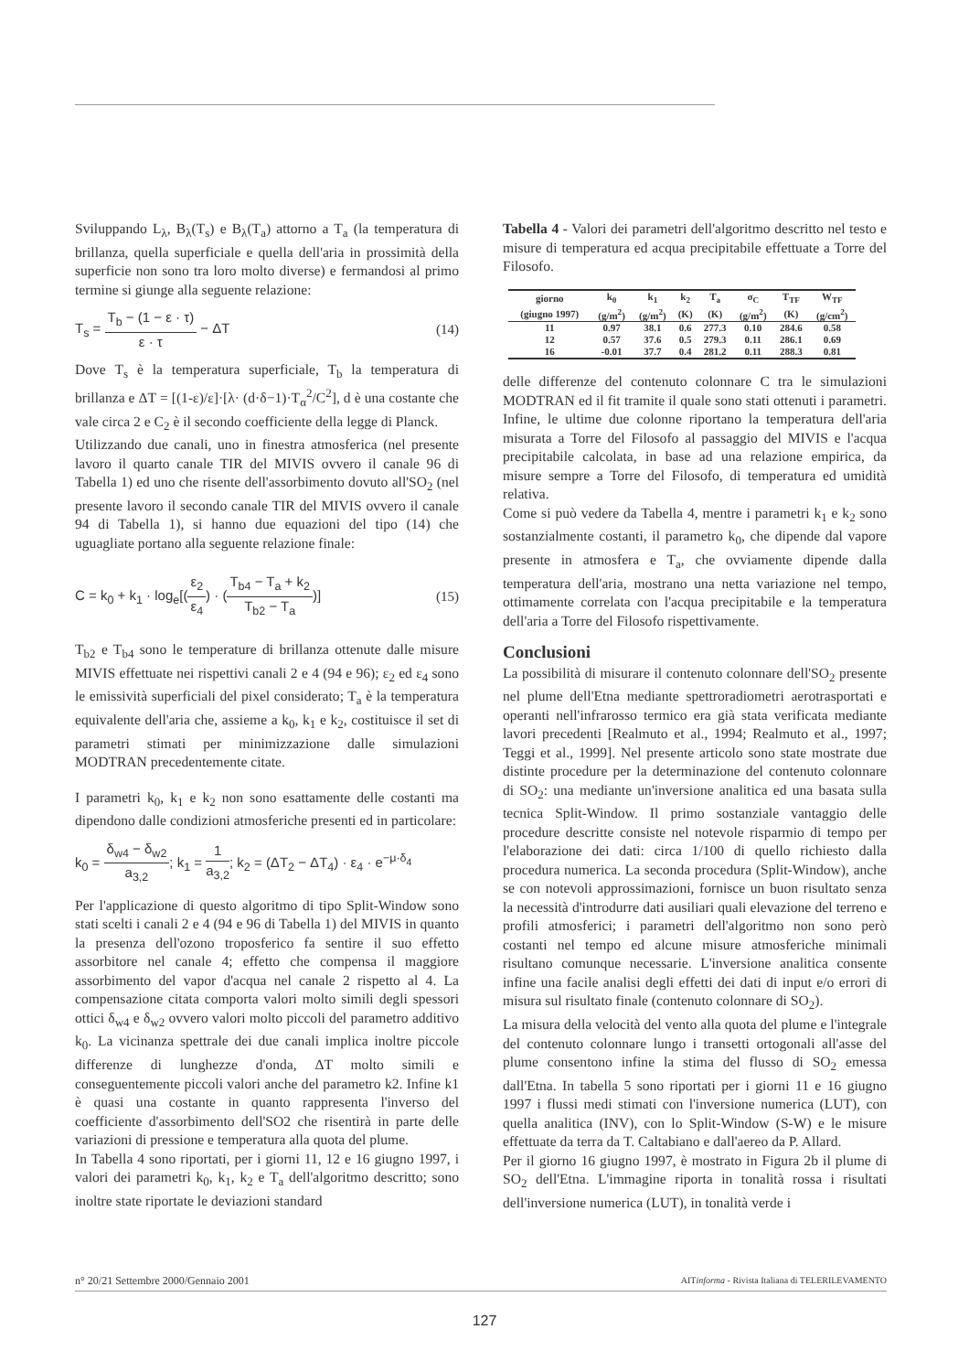Sviluppando L<sub>λ</sub>, B<sub>λ</sub>(T<sub>s</sub>) e B<sub>λ</sub>(T<sub>a</sub>) attorno a T<sub>a</sub> (la temperatura di brillanza, quella superficiale e quella dell'aria in prossimità della superficie non sono tra loro molto diverse) e fermandosi al primo termine si giunge alla seguente relazione:
T<sub>s</sub> = T<sub>b</sub> − (1 − ε · τ) ε · τ − ΔT (14)
Dove T<sub>s</sub> è la temperatura superficiale, T<sub>b</sub> la temperatura di brillanza e ΔT = [(1-ε)/ε]·[λ· (d·δ−1)·T<sub>α</sub><sup>2</sup>/C<sup>2</sup>], d è una costante che vale circa 2 e C<sub>2</sub> è il secondo coefficiente della legge di Planck.
Utilizzando due canali, uno in finestra atmosferica (nel presente lavoro il quarto canale TIR del MIVIS ovvero il canale 96 di Tabella 1) ed uno che risente dell'assorbimento dovuto all'SO<sub>2</sub> (nel presente lavoro il secondo canale TIR del MIVIS ovvero il canale 94 di Tabella 1), si hanno due equazioni del tipo (14) che uguagliate portano alla seguente relazione finale:
C = k<sub>0</sub> + k<sub>1</sub> · log<sub>e</sub>[(ε<sub>2</sub> ε<sub>4</sub>) · (T<sub>b4</sub> − T<sub>a</sub> + k<sub>2</sub> T<sub>b2</sub> − T<sub>a</sub>)] (15)
T<sub>b2</sub> e T<sub>b4</sub> sono le temperature di brillanza ottenute dalle misure MIVIS effettuate nei rispettivi canali 2 e 4 (94 e 96); ε<sub>2</sub> ed ε<sub>4</sub> sono le emissività superficiali del pixel considerato; T<sub>a</sub> è la temperatura equivalente dell'aria che, assieme a k<sub>0</sub>, k<sub>1</sub> e k<sub>2</sub>, costituisce il set di parametri stimati per minimizzazione dalle simulazioni MODTRAN precedentemente citate.
I parametri k<sub>0</sub>, k<sub>1</sub> e k<sub>2</sub> non sono esattamente delle costanti ma dipendono dalle condizioni atmosferiche presenti ed in particolare:
k<sub>0</sub> = δ<sub>w4</sub> − δ<sub>w2</sub> a<sub>3,2</sub>; k<sub>1</sub> = 1 a<sub>3,2</sub>; k<sub>2</sub> = (ΔT<sub>2</sub> − ΔT<sub>4</sub>) · ε<sub>4</sub> · e<sup>−μ·δ<sub>4</sub></sup>
Per l'applicazione di questo algoritmo di tipo Split-Window sono stati scelti i canali 2 e 4 (94 e 96 di Tabella 1) del MIVIS in quanto la presenza dell'ozono troposferico fa sentire il suo effetto assorbitore nel canale 4; effetto che compensa il maggiore assorbimento del vapor d'acqua nel canale 2 rispetto al 4. La compensazione citata comporta valori molto simili degli spessori ottici δ<sub>w4</sub> e δ<sub>w2</sub> ovvero valori molto piccoli del parametro additivo k<sub>0</sub>. La vicinanza spettrale dei due canali implica inoltre piccole differenze di lunghezze d'onda, ΔT molto simili e conseguentemente piccoli valori anche del parametro k2. Infine k1 è quasi una costante in quanto rappresenta l'inverso del coefficiente d'assorbimento dell'SO2 che risentirà in parte delle variazioni di pressione e temperatura alla quota del plume.
In Tabella 4 sono riportati, per i giorni 11, 12 e 16 giugno 1997, i valori dei parametri k<sub>0</sub>, k<sub>1</sub>, k<sub>2</sub> e T<sub>a</sub> dell'algoritmo descritto; sono inoltre state riportate le deviazioni standard
Tabella 4 - Valori dei parametri dell'algoritmo descritto nel testo e misure di temperatura ed acqua precipitabile effettuate a Torre del Filosofo.
| giorno | k<sub>0</sub> | k<sub>1</sub> | k<sub>2</sub> | T<sub>a</sub> | σ<sub>C</sub> | T<sub>TF</sub> | W<sub>TF</sub> |
| --- | --- | --- | --- | --- | --- | --- | --- |
| (giugno 1997) | (g/m<sup>2</sup>) | (g/m<sup>2</sup>) | (K) | (K) | (g/m<sup>2</sup>) | (K) | (g/cm<sup>2</sup>) |
| 11 | 0.97 | 38.1 | 0.6 | 277.3 | 0.10 | 284.6 | 0.58 |
| 12 | 0.57 | 37.6 | 0.5 | 279.3 | 0.11 | 286.1 | 0.69 |
| 16 | -0.01 | 37.7 | 0.4 | 281.2 | 0.11 | 288.3 | 0.81 |
delle differenze del contenuto colonnare C tra le simulazioni MODTRAN ed il fit tramite il quale sono stati ottenuti i parametri. Infine, le ultime due colonne riportano la temperatura dell'aria misurata a Torre del Filosofo al passaggio del MIVIS e l'acqua precipitabile calcolata, in base ad una relazione empirica, da misure sempre a Torre del Filosofo, di temperatura ed umidità relativa.
Come si può vedere da Tabella 4, mentre i parametri k<sub>1</sub> e k<sub>2</sub> sono sostanzialmente costanti, il parametro k<sub>0</sub>, che dipende dal vapore presente in atmosfera e T<sub>a</sub>, che ovviamente dipende dalla temperatura dell'aria, mostrano una netta variazione nel tempo, ottimamente correlata con l'acqua precipitabile e la temperatura dell'aria a Torre del Filosofo rispettivamente.
Conclusioni
La possibilità di misurare il contenuto colonnare dell'SO<sub>2</sub> presente nel plume dell'Etna mediante spettroradiometri aerotrasportati e operanti nell'infrarosso termico era già stata verificata mediante lavori precedenti [Realmuto et al., 1994; Realmuto et al., 1997; Teggi et al., 1999]. Nel presente articolo sono state mostrate due distinte procedure per la determinazione del contenuto colonnare di SO<sub>2</sub>: una mediante un'inversione analitica ed una basata sulla tecnica Split-Window. Il primo sostanziale vantaggio delle procedure descritte consiste nel notevole risparmio di tempo per l'elaborazione dei dati: circa 1/100 di quello richiesto dalla procedura numerica. La seconda procedura (Split-Window), anche se con notevoli approssimazioni, fornisce un buon risultato senza la necessità d'introdurre dati ausiliari quali elevazione del terreno e profili atmosferici; i parametri dell'algoritmo non sono però costanti nel tempo ed alcune misure atmosferiche minimali risultano comunque necessarie. L'inversione analitica consente infine una facile analisi degli effetti dei dati di input e/o errori di misura sul risultato finale (contenuto colonnare di SO<sub>2</sub>).
La misura della velocità del vento alla quota del plume e l'integrale del contenuto colonnare lungo i transetti ortogonali all'asse del plume consentono infine la stima del flusso di SO<sub>2</sub> emessa dall'Etna. In tabella 5 sono riportati per i giorni 11 e 16 giugno 1997 i flussi medi stimati con l'inversione numerica (LUT), con quella analitica (INV), con lo Split-Window (S-W) e le misure effettuate da terra da T. Caltabiano e dall'aereo da P. Allard.
Per il giorno 16 giugno 1997, è mostrato in Figura 2b il plume di SO<sub>2</sub> dell'Etna. L'immagine riporta in tonalità rossa i risultati dell'inversione numerica (LUT), in tonalità verde i
n° 20/21 Settembre 2000/Gennaio 2001 AITinforma - Rivista Italiana di TELERILEVAMENTO
127